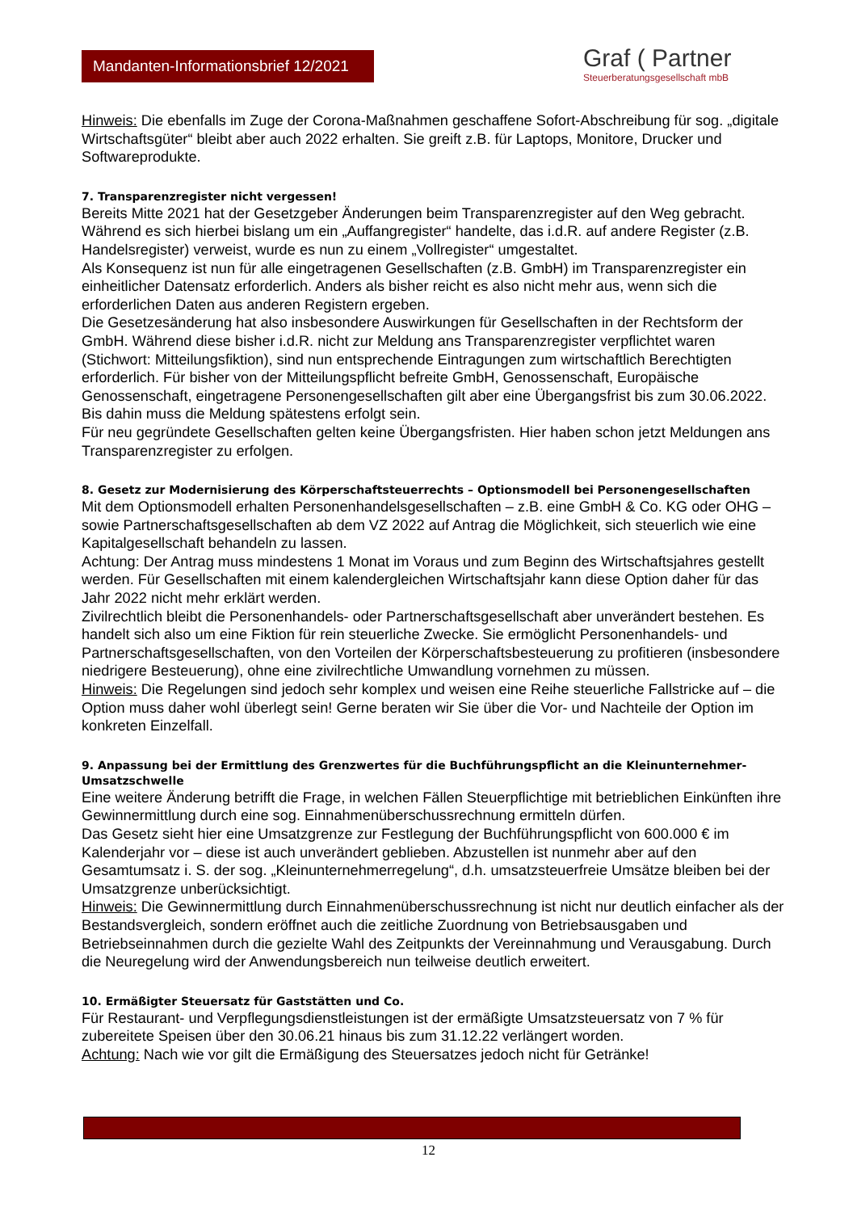Mandanten-Informationsbrief 12/2021
Graf ( Partner
Steuerberatungsgesellschaft mbB
Hinweis: Die ebenfalls im Zuge der Corona-Maßnahmen geschaffene Sofort-Abschreibung für sog. „digitale Wirtschaftsgüter“ bleibt aber auch 2022 erhalten. Sie greift z.B. für Laptops, Monitore, Drucker und Softwareprodukte.
7. Transparenzregister nicht vergessen!
Bereits Mitte 2021 hat der Gesetzgeber Änderungen beim Transparenzregister auf den Weg gebracht. Während es sich hierbei bislang um ein „Auffangregister“ handelte, das i.d.R. auf andere Register (z.B. Handelsregister) verweist, wurde es nun zu einem „Vollregister“ umgestaltet.
Als Konsequenz ist nun für alle eingetragenen Gesellschaften (z.B. GmbH) im Transparenzregister ein einheitlicher Datensatz erforderlich. Anders als bisher reicht es also nicht mehr aus, wenn sich die erforderlichen Daten aus anderen Registern ergeben.
Die Gesetzesänderung hat also insbesondere Auswirkungen für Gesellschaften in der Rechtsform der GmbH. Während diese bisher i.d.R. nicht zur Meldung ans Transparenzregister verpflichtet waren (Stichwort: Mitteilungsfiktion), sind nun entsprechende Eintragungen zum wirtschaftlich Berechtigten erforderlich. Für bisher von der Mitteilungspflicht befreite GmbH, Genossenschaft, Europäische Genossenschaft, eingetragene Personengesellschaften gilt aber eine Übergangsfrist bis zum 30.06.2022. Bis dahin muss die Meldung spätestens erfolgt sein.
Für neu gegründete Gesellschaften gelten keine Übergangsfristen. Hier haben schon jetzt Meldungen ans Transparenzregister zu erfolgen.
8. Gesetz zur Modernisierung des Körperschaftsteuerrechts – Optionsmodell bei Personengesellschaften
Mit dem Optionsmodell erhalten Personenhandelsgesellschaften – z.B. eine GmbH & Co. KG oder OHG – sowie Partnerschaftsgesellschaften ab dem VZ 2022 auf Antrag die Möglichkeit, sich steuerlich wie eine Kapitalgesellschaft behandeln zu lassen.
Achtung: Der Antrag muss mindestens 1 Monat im Voraus und zum Beginn des Wirtschaftsjahres gestellt werden. Für Gesellschaften mit einem kalendergleichen Wirtschaftsjahr kann diese Option daher für das Jahr 2022 nicht mehr erklärt werden.
Zivilrechtlich bleibt die Personenhandels- oder Partnerschaftsgesellschaft aber unverändert bestehen. Es handelt sich also um eine Fiktion für rein steuerliche Zwecke. Sie ermöglicht Personenhandels- und Partnerschaftsgesellschaften, von den Vorteilen der Körperschaftsbesteuerung zu profitieren (insbesondere niedrigere Besteuerung), ohne eine zivilrechtliche Umwandlung vornehmen zu müssen.
Hinweis: Die Regelungen sind jedoch sehr komplex und weisen eine Reihe steuerliche Fallstricke auf – die Option muss daher wohl überlegt sein! Gerne beraten wir Sie über die Vor- und Nachteile der Option im konkreten Einzelfall.
9. Anpassung bei der Ermittlung des Grenzwertes für die Buchführungspflicht an die Kleinunternehmer-Umsatzschwelle
Eine weitere Änderung betrifft die Frage, in welchen Fällen Steuerpflichtige mit betrieblichen Einkünften ihre Gewinnermittlung durch eine sog. Einnahmenüberschussrechnung ermitteln dürfen.
Das Gesetz sieht hier eine Umsatzgrenze zur Festlegung der Buchführungspflicht von 600.000 € im Kalenderjahr vor – diese ist auch unverändert geblieben. Abzustellen ist nunmehr aber auf den Gesamtumsatz i. S. der sog. „Kleinunternehmerregelung“, d.h. umsatzsteuerfreie Umsätze bleiben bei der Umsatzgrenze unberücksichtigt.
Hinweis: Die Gewinnermittlung durch Einnahmenüberschussrechnung ist nicht nur deutlich einfacher als der Bestandsvergleich, sondern eröffnet auch die zeitliche Zuordnung von Betriebsausgaben und Betriebseinnahmen durch die gezielte Wahl des Zeitpunkts der Vereinnahmung und Verausgabung. Durch die Neuregelung wird der Anwendungsbereich nun teilweise deutlich erweitert.
10. Ermäßigter Steuersatz für Gaststätten und Co.
Für Restaurant- und Verpflegungsdienstleistungen ist der ermäßigte Umsatzsteuersatz von 7 % für zubereitete Speisen über den 30.06.21 hinaus bis zum 31.12.22 verlängert worden.
Achtung: Nach wie vor gilt die Ermäßigung des Steuersatzes jedoch nicht für Getränke!
12